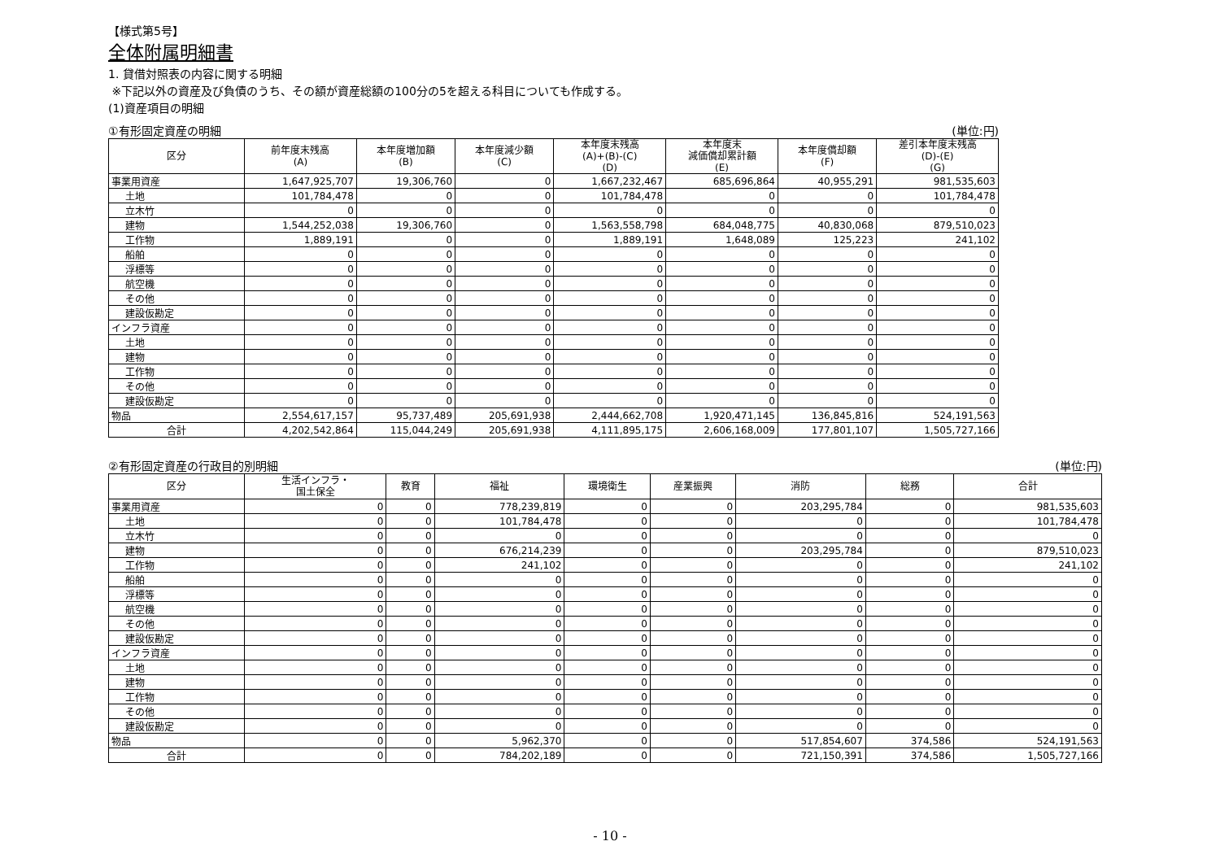【様式第5号】
全体附属明細書
1. 貸借対照表の内容に関する明細
※下記以外の資産及び負債のうち、その額が資産総額の100分の5を超える科目についても作成する。
(1)資産項目の明細
①有形固定資産の明細 (単位:円)
| 区分 | 前年度末残高 (A) | 本年度増加額 (B) | 本年度減少額 (C) | 本年度末残高 (A)+(B)-(C) (D) | 本年度末 減価償却累計額 (E) | 本年度償却額 (F) | 差引本年度末残高 (D)-(E) (G) |
| --- | --- | --- | --- | --- | --- | --- | --- |
| 事業用資産 | 1,647,925,707 | 19,306,760 | 0 | 1,667,232,467 | 685,696,864 | 40,955,291 | 981,535,603 |
| 土地 | 101,784,478 | 0 | 0 | 101,784,478 | 0 | 0 | 101,784,478 |
| 立木竹 | 0 | 0 | 0 | 0 | 0 | 0 | 0 |
| 建物 | 1,544,252,038 | 19,306,760 | 0 | 1,563,558,798 | 684,048,775 | 40,830,068 | 879,510,023 |
| 工作物 | 1,889,191 | 0 | 0 | 1,889,191 | 1,648,089 | 125,223 | 241,102 |
| 船舶 | 0 | 0 | 0 | 0 | 0 | 0 | 0 |
| 浮標等 | 0 | 0 | 0 | 0 | 0 | 0 | 0 |
| 航空機 | 0 | 0 | 0 | 0 | 0 | 0 | 0 |
| その他 | 0 | 0 | 0 | 0 | 0 | 0 | 0 |
| 建設仮勘定 | 0 | 0 | 0 | 0 | 0 | 0 | 0 |
| インフラ資産 | 0 | 0 | 0 | 0 | 0 | 0 | 0 |
| 土地 | 0 | 0 | 0 | 0 | 0 | 0 | 0 |
| 建物 | 0 | 0 | 0 | 0 | 0 | 0 | 0 |
| 工作物 | 0 | 0 | 0 | 0 | 0 | 0 | 0 |
| その他 | 0 | 0 | 0 | 0 | 0 | 0 | 0 |
| 建設仮勘定 | 0 | 0 | 0 | 0 | 0 | 0 | 0 |
| 物品 | 2,554,617,157 | 95,737,489 | 205,691,938 | 2,444,662,708 | 1,920,471,145 | 136,845,816 | 524,191,563 |
| 合計 | 4,202,542,864 | 115,044,249 | 205,691,938 | 4,111,895,175 | 2,606,168,009 | 177,801,107 | 1,505,727,166 |
②有形固定資産の行政目的別明細 (単位:円)
| 区分 | 生活インフラ・ 国土保全 | 教育 | 福祉 | 環境衛生 | 産業振興 | 消防 | 総務 | 合計 |
| --- | --- | --- | --- | --- | --- | --- | --- | --- |
| 事業用資産 | 0 | 0 | 778,239,819 | 0 | 0 | 203,295,784 | 0 | 981,535,603 |
| 土地 | 0 | 0 | 101,784,478 | 0 | 0 | 0 | 0 | 101,784,478 |
| 立木竹 | 0 | 0 | 0 | 0 | 0 | 0 | 0 | 0 |
| 建物 | 0 | 0 | 676,214,239 | 0 | 0 | 203,295,784 | 0 | 879,510,023 |
| 工作物 | 0 | 0 | 241,102 | 0 | 0 | 0 | 0 | 241,102 |
| 船舶 | 0 | 0 | 0 | 0 | 0 | 0 | 0 | 0 |
| 浮標等 | 0 | 0 | 0 | 0 | 0 | 0 | 0 | 0 |
| 航空機 | 0 | 0 | 0 | 0 | 0 | 0 | 0 | 0 |
| その他 | 0 | 0 | 0 | 0 | 0 | 0 | 0 | 0 |
| 建設仮勘定 | 0 | 0 | 0 | 0 | 0 | 0 | 0 | 0 |
| インフラ資産 | 0 | 0 | 0 | 0 | 0 | 0 | 0 | 0 |
| 土地 | 0 | 0 | 0 | 0 | 0 | 0 | 0 | 0 |
| 建物 | 0 | 0 | 0 | 0 | 0 | 0 | 0 | 0 |
| 工作物 | 0 | 0 | 0 | 0 | 0 | 0 | 0 | 0 |
| その他 | 0 | 0 | 0 | 0 | 0 | 0 | 0 | 0 |
| 建設仮勘定 | 0 | 0 | 0 | 0 | 0 | 0 | 0 | 0 |
| 物品 | 0 | 0 | 5,962,370 | 0 | 0 | 517,854,607 | 374,586 | 524,191,563 |
| 合計 | 0 | 0 | 784,202,189 | 0 | 0 | 721,150,391 | 374,586 | 1,505,727,166 |
- 10 -